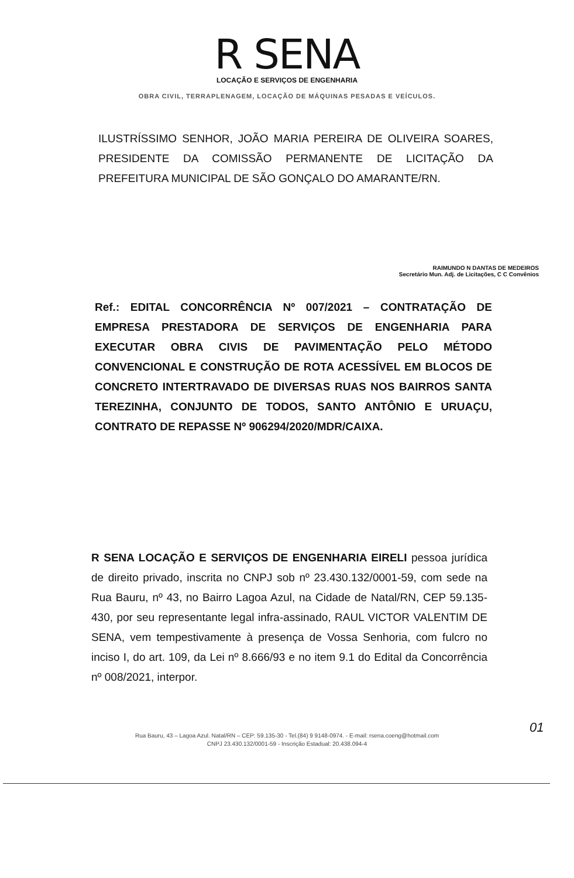R SENA
LOCAÇÃO E SERVIÇOS DE ENGENHARIA
OBRA CIVIL, TERRAPLENAGEM, LOCAÇÃO DE MÁQUINAS PESADAS E VEÍCULOS.
ILUSTRÍSSIMO SENHOR, JOÃO MARIA PEREIRA DE OLIVEIRA SOARES, PRESIDENTE DA COMISSÃO PERMANENTE DE LICITAÇÃO DA PREFEITURA MUNICIPAL DE SÃO GONÇALO DO AMARANTE/RN.
RAIMUNDO N DANTAS DE MEDEIROS
Secretário Mun. Adj. de Licitações, C C Convênios
Ref.: EDITAL CONCORRÊNCIA Nº 007/2021 – CONTRATAÇÃO DE EMPRESA PRESTADORA DE SERVIÇOS DE ENGENHARIA PARA EXECUTAR OBRA CIVIS DE PAVIMENTAÇÃO PELO MÉTODO CONVENCIONAL E CONSTRUÇÃO DE ROTA ACESSÍVEL EM BLOCOS DE CONCRETO INTERTRAVADO DE DIVERSAS RUAS NOS BAIRROS SANTA TEREZINHA, CONJUNTO DE TODOS, SANTO ANTÔNIO E URUAÇU, CONTRATO DE REPASSE Nº 906294/2020/MDR/CAIXA.
R SENA LOCAÇÃO E SERVIÇOS DE ENGENHARIA EIRELI pessoa jurídica de direito privado, inscrita no CNPJ sob nº 23.430.132/0001-59, com sede na Rua Bauru, nº 43, no Bairro Lagoa Azul, na Cidade de Natal/RN, CEP 59.135-430, por seu representante legal infra-assinado, RAUL VICTOR VALENTIM DE SENA, vem tempestivamente à presença de Vossa Senhoria, com fulcro no inciso I, do art. 109, da Lei nº 8.666/93 e no item 9.1 do Edital da Concorrência nº 008/2021, interpor.
Rua Bauru, 43 – Lagoa Azul. Natal/RN – CEP: 59.135-30 - Tel.(84) 9 9148-0974. - E-mail: rsena.coeng@hotmail.com
CNPJ 23.430.132/0001-59 - Inscrição Estadual: 20.438.094-4
01